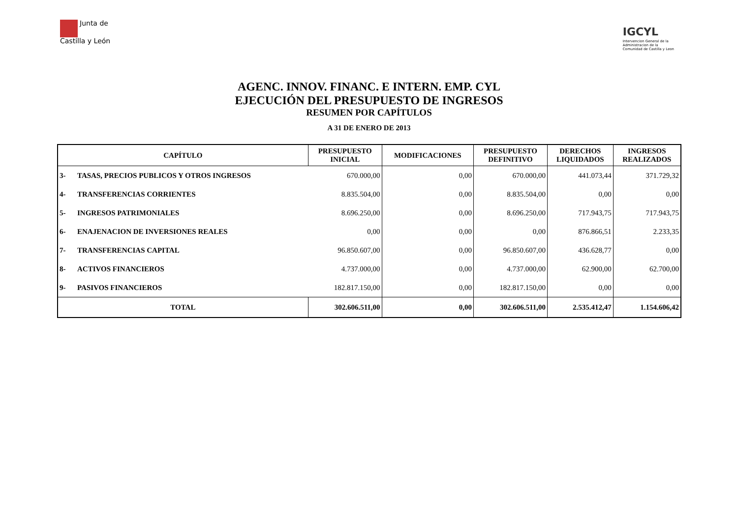Junta de
Castilla y León
IGCYL
Intervencion General de la
Administracion de la
Comunidad de Castilla y Leon
AGENC. INNOV. FINANC. E INTERN. EMP. CYL
EJECUCIÓN DEL PRESUPUESTO DE INGRESOS
RESUMEN POR CAPÍTULOS
A 31 DE ENERO DE 2013
| CAPÍTULO | | PRESUPUESTO INICIAL | MODIFICACIONES | PRESUPUESTO DEFINITIVO | DERECHOS LIQUIDADOS | INGRESOS REALIZADOS |
| --- | --- | --- | --- | --- | --- | --- |
| 3- | TASAS, PRECIOS PUBLICOS Y OTROS INGRESOS | 670.000,00 | 0,00 | 670.000,00 | 441.073,44 | 371.729,32 |
| 4- | TRANSFERENCIAS CORRIENTES | 8.835.504,00 | 0,00 | 8.835.504,00 | 0,00 | 0,00 |
| 5- | INGRESOS PATRIMONIALES | 8.696.250,00 | 0,00 | 8.696.250,00 | 717.943,75 | 717.943,75 |
| 6- | ENAJENACION DE INVERSIONES REALES | 0,00 | 0,00 | 0,00 | 876.866,51 | 2.233,35 |
| 7- | TRANSFERENCIAS CAPITAL | 96.850.607,00 | 0,00 | 96.850.607,00 | 436.628,77 | 0,00 |
| 8- | ACTIVOS FINANCIEROS | 4.737.000,00 | 0,00 | 4.737.000,00 | 62.900,00 | 62.700,00 |
| 9- | PASIVOS FINANCIEROS | 182.817.150,00 | 0,00 | 182.817.150,00 | 0,00 | 0,00 |
| TOTAL | | 302.606.511,00 | 0,00 | 302.606.511,00 | 2.535.412,47 | 1.154.606,42 |